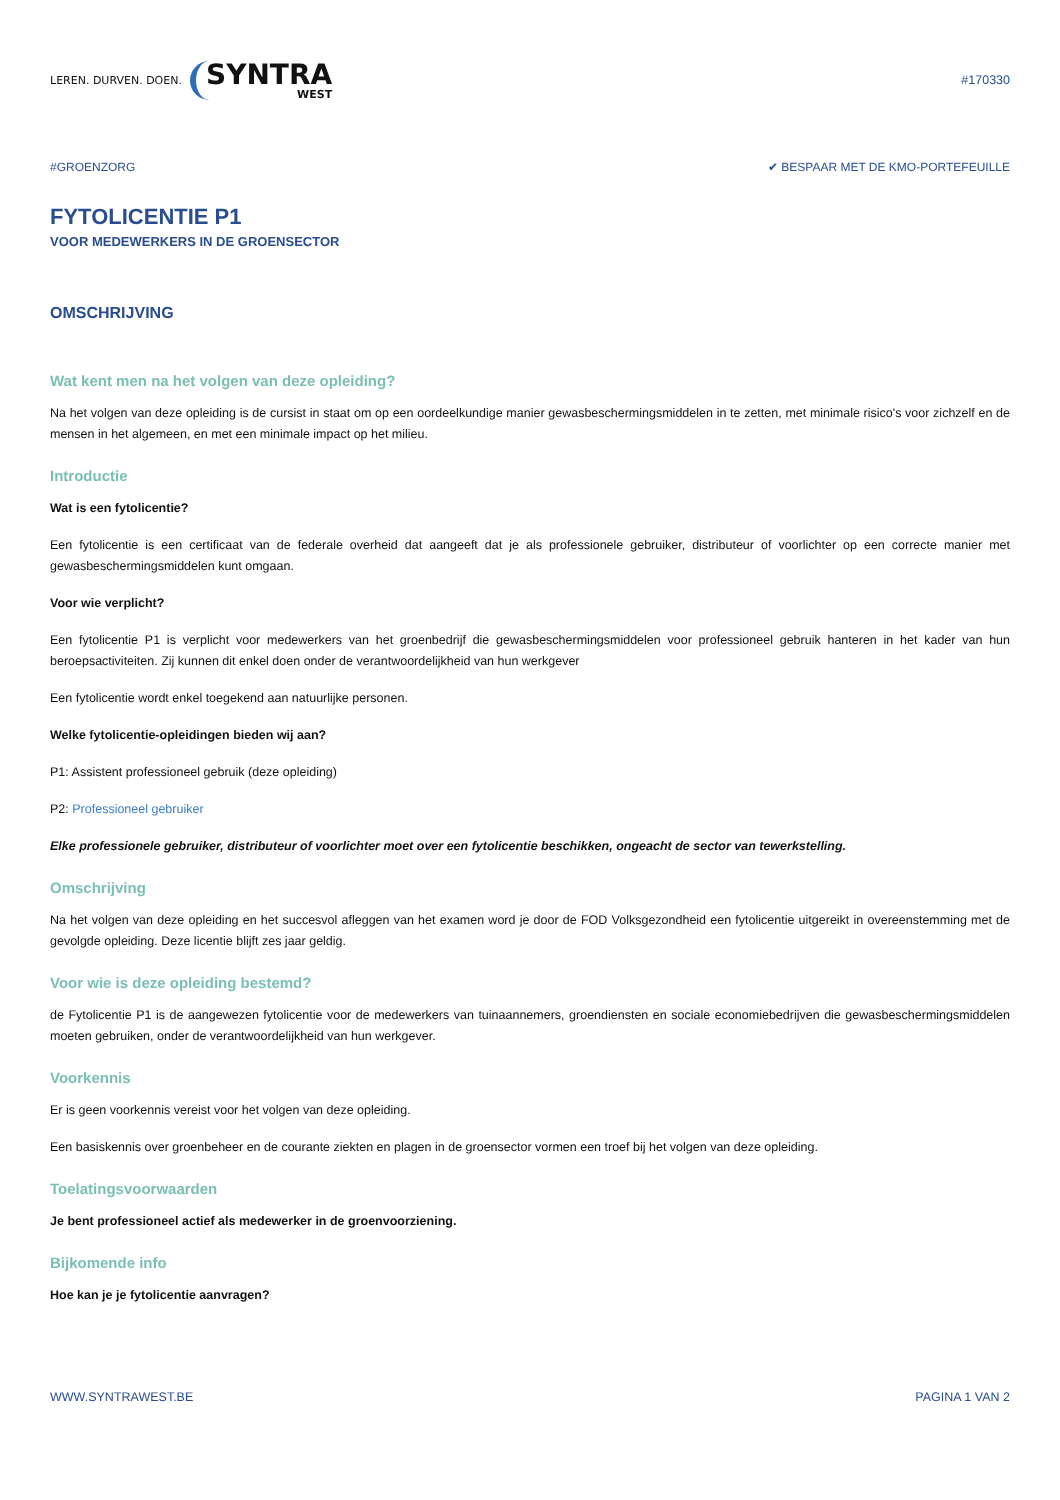LEREN. DURVEN. DOEN. SYNTRA
WEST
#170330
#GROENZORG ✔ BESPAAR MET DE KMO-PORTEFEUILLE
FYTOLICENTIE P1
VOOR MEDEWERKERS IN DE GROENSECTOR
OMSCHRIJVING
Wat kent men na het volgen van deze opleiding?
Na het volgen van deze opleiding is de cursist in staat om op een oordeelkundige manier gewasbeschermingsmiddelen in te zetten, met minimale risico's voor zichzelf en de mensen in het algemeen, en met een minimale impact op het milieu.
Introductie
Wat is een fytolicentie?
Een fytolicentie is een certificaat van de federale overheid dat aangeeft dat je als professionele gebruiker, distributeur of voorlichter op een correcte manier met gewasbeschermingsmiddelen kunt omgaan.
Voor wie verplicht?
Een fytolicentie P1 is verplicht voor medewerkers van het groenbedrijf die gewasbeschermingsmiddelen voor professioneel gebruik hanteren in het kader van hun beroepsactiviteiten. Zij kunnen dit enkel doen onder de verantwoordelijkheid van hun werkgever
Een fytolicentie wordt enkel toegekend aan natuurlijke personen.
Welke fytolicentie-opleidingen bieden wij aan?
P1: Assistent professioneel gebruik (deze opleiding)
P2: Professioneel gebruiker
Elke professionele gebruiker, distributeur of voorlichter moet over een fytolicentie beschikken, ongeacht de sector van tewerkstelling.
Omschrijving
Na het volgen van deze opleiding en het succesvol afleggen van het examen word je door de FOD Volksgezondheid een fytolicentie uitgereikt in overeenstemming met de gevolgde opleiding. Deze licentie blijft zes jaar geldig.
Voor wie is deze opleiding bestemd?
de Fytolicentie P1 is de aangewezen fytolicentie voor de medewerkers van tuinaannemers, groendiensten en sociale economiebedrijven die gewasbeschermingsmiddelen moeten gebruiken, onder de verantwoordelijkheid van hun werkgever.
Voorkennis
Er is geen voorkennis vereist voor het volgen van deze opleiding.
Een basiskennis over groenbeheer en de courante ziekten en plagen in de groensector vormen een troef bij het volgen van deze opleiding.
Toelatingsvoorwaarden
Je bent professioneel actief als medewerker in de groenvoorziening.
Bijkomende info
Hoe kan je je fytolicentie aanvragen?
WWW.SYNTRAWEST.BE PAGINA 1 VAN 2